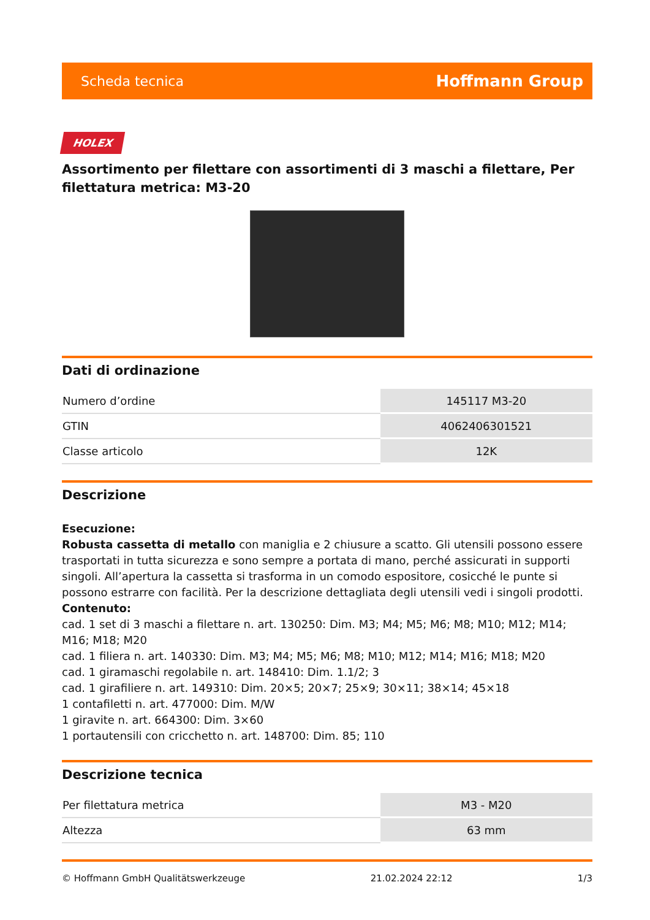Scheda tecnica Hoffmann Group
HOLEX
Assortimento per filettare con assortimenti di 3 maschi a filettare, Per filettatura metrica: M3-20
Dati di ordinazione
| Numero d’ordine | 145117 M3-20 |
| GTIN | 4062406301521 |
| Classe articolo | 12K |
Descrizione
Esecuzione:
Robusta cassetta di metallo con maniglia e 2 chiusure a scatto. Gli utensili possono essere trasportati in tutta sicurezza e sono sempre a portata di mano, perché assicurati in supporti singoli. All’apertura la cassetta si trasforma in un comodo espositore, cosicché le punte si possono estrarre con facilità. Per la descrizione dettagliata degli utensili vedi i singoli prodotti.
Contenuto:
cad. 1 set di 3 maschi a filettare n. art. 130250: Dim. M3; M4; M5; M6; M8; M10; M12; M14; M16; M18; M20
cad. 1 filiera n. art. 140330: Dim. M3; M4; M5; M6; M8; M10; M12; M14; M16; M18; M20
cad. 1 giramaschi regolabile n. art. 148410: Dim. 1.1/2; 3
cad. 1 girafiliere n. art. 149310: Dim. 20×5; 20×7; 25×9; 30×11; 38×14; 45×18
1 contafiletti n. art. 477000: Dim. M/W
1 giravite n. art. 664300: Dim. 3×60
1 portautensili con cricchetto n. art. 148700: Dim. 85; 110
Descrizione tecnica
| Per filettatura metrica | M3 - M20 |
| Altezza | 63 mm |
© Hoffmann GmbH Qualitätswerkzeuge 21.02.2024 22:12 1/3